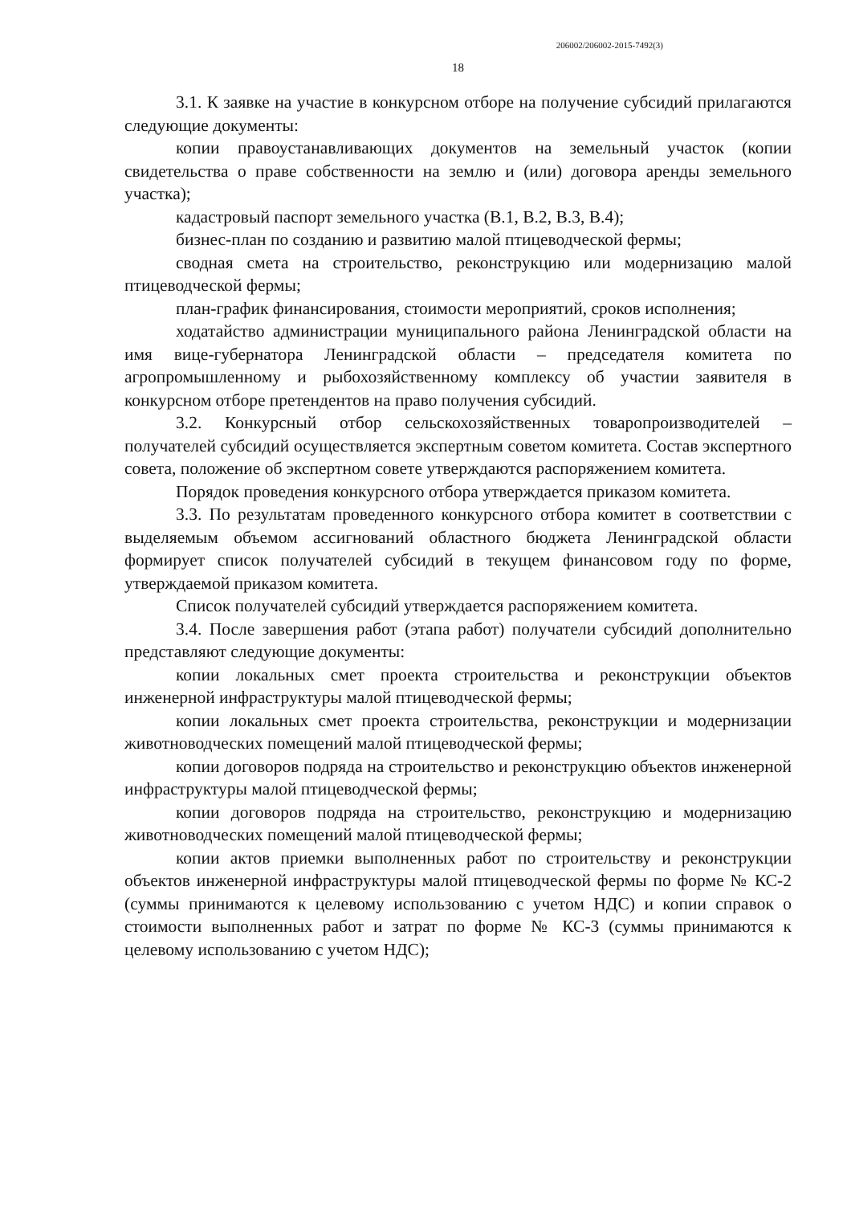206002/206002-2015-7492(3)
18
3.1. К заявке на участие в конкурсном отборе на получение субсидий прилагаются следующие документы:
копии правоустанавливающих документов на земельный участок (копии свидетельства о праве собственности на землю и (или) договора аренды земельного участка);
кадастровый паспорт земельного участка (В.1, В.2, В.3, В.4);
бизнес-план по созданию и развитию малой птицеводческой фермы;
сводная смета на строительство, реконструкцию или модернизацию малой птицеводческой фермы;
план-график финансирования, стоимости мероприятий, сроков исполнения;
ходатайство администрации муниципального района Ленинградской области на имя вице-губернатора Ленинградской области – председателя комитета по агропромышленному и рыбохозяйственному комплексу об участии заявителя в конкурсном отборе претендентов на право получения субсидий.
3.2. Конкурсный отбор сельскохозяйственных товаропроизводителей – получателей субсидий осуществляется экспертным советом комитета. Состав экспертного совета, положение об экспертном совете утверждаются распоряжением комитета.
Порядок проведения конкурсного отбора утверждается приказом комитета.
3.3. По результатам проведенного конкурсного отбора комитет в соответствии с выделяемым объемом ассигнований областного бюджета Ленинградской области формирует список получателей субсидий в текущем финансовом году по форме, утверждаемой приказом комитета.
Список получателей субсидий утверждается распоряжением комитета.
3.4. После завершения работ (этапа работ) получатели субсидий дополнительно представляют следующие документы:
копии локальных смет проекта строительства и реконструкции объектов инженерной инфраструктуры малой птицеводческой фермы;
копии локальных смет проекта строительства, реконструкции и модернизации животноводческих помещений малой птицеводческой фермы;
копии договоров подряда на строительство и реконструкцию объектов инженерной инфраструктуры малой птицеводческой фермы;
копии договоров подряда на строительство, реконструкцию и модернизацию животноводческих помещений малой птицеводческой фермы;
копии актов приемки выполненных работ по строительству и реконструкции объектов инженерной инфраструктуры малой птицеводческой фермы по форме № КС-2 (суммы принимаются к целевому использованию с учетом НДС) и копии справок о стоимости выполненных работ и затрат по форме № КС-3 (суммы принимаются к целевому использованию с учетом НДС);